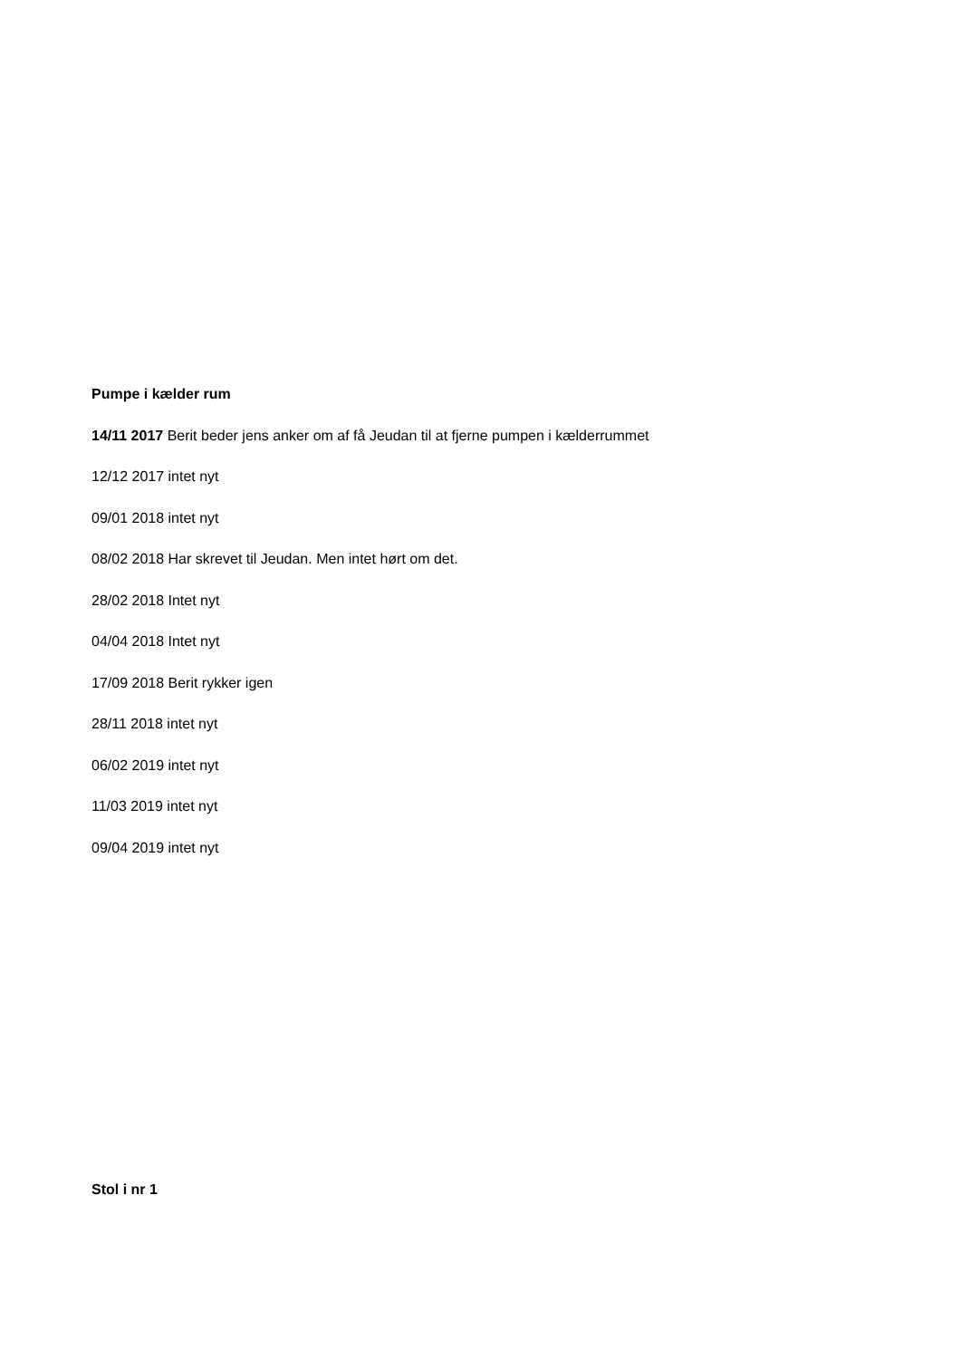Pumpe i kælder rum
14/11 2017 Berit beder jens anker om af få Jeudan til at fjerne pumpen i kælderrummet
12/12 2017 intet nyt
09/01 2018 intet nyt
08/02 2018 Har skrevet til Jeudan. Men intet hørt om det.
28/02 2018 Intet nyt
04/04 2018 Intet nyt
17/09 2018 Berit rykker igen
28/11 2018 intet nyt
06/02 2019 intet nyt
11/03 2019 intet nyt
09/04 2019 intet nyt
Stol i nr 1